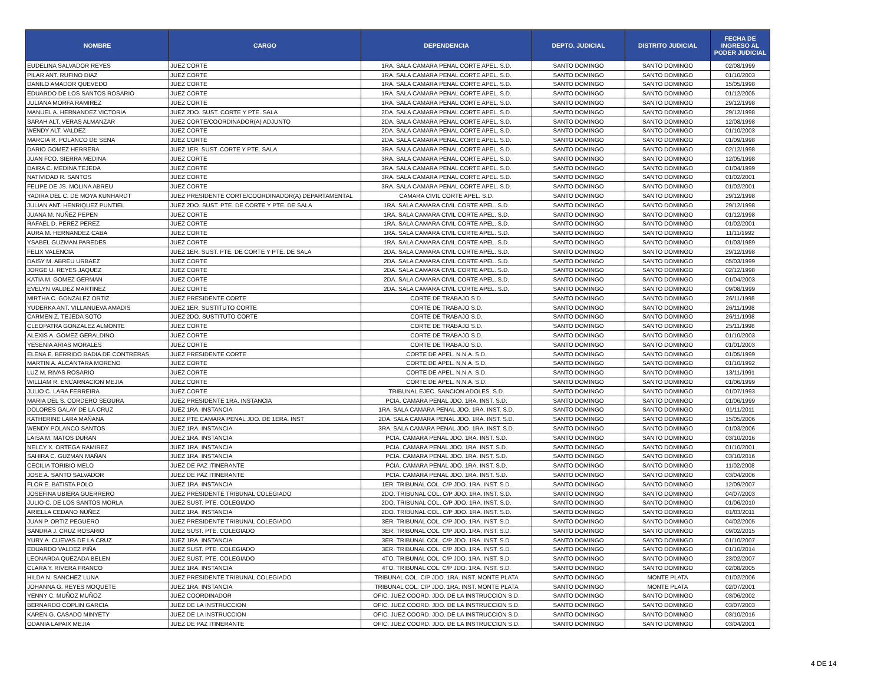| NOMBRE | CARGO | DEPENDENCIA | DEPTO. JUDICIAL | DISTRITO JUDICIAL | FECHA DE INGRESO AL PODER JUDICIAL |
| --- | --- | --- | --- | --- | --- |
| EUDELINA SALVADOR REYES | JUEZ CORTE | 1RA. SALA CAMARA PENAL CORTE APEL. S.D. | SANTO DOMINGO | SANTO DOMINGO | 02/08/1999 |
| PILAR ANT. RUFINO DIAZ | JUEZ CORTE | 1RA. SALA CAMARA PENAL CORTE APEL. S.D. | SANTO DOMINGO | SANTO DOMINGO | 01/10/2003 |
| DANILO AMADOR QUEVEDO | JUEZ CORTE | 1RA. SALA CAMARA PENAL CORTE APEL. S.D. | SANTO DOMINGO | SANTO DOMINGO | 15/05/1998 |
| EDUARDO DE LOS SANTOS ROSARIO | JUEZ CORTE | 1RA. SALA CAMARA PENAL CORTE APEL. S.D. | SANTO DOMINGO | SANTO DOMINGO | 01/12/2005 |
| JULIANA MORFA RAMIREZ | JUEZ CORTE | 1RA. SALA CAMARA PENAL CORTE APEL. S.D. | SANTO DOMINGO | SANTO DOMINGO | 29/12/1998 |
| MANUEL A. HERNANDEZ VICTORIA | JUEZ 2DO. SUST. CORTE Y PTE. SALA | 2DA. SALA CAMARA PENAL CORTE APEL. S.D. | SANTO DOMINGO | SANTO DOMINGO | 29/12/1998 |
| SARAH ALT. VERAS ALMANZAR | JUEZ CORTE/COORDINADOR(A) ADJUNTO | 2DA. SALA CAMARA PENAL CORTE APEL. S.D. | SANTO DOMINGO | SANTO DOMINGO | 12/08/1998 |
| WENDY ALT. VALDEZ | JUEZ CORTE | 2DA. SALA CAMARA PENAL CORTE APEL. S.D. | SANTO DOMINGO | SANTO DOMINGO | 01/10/2003 |
| MARCIA R. POLANCO DE SENA | JUEZ CORTE | 2DA. SALA CAMARA PENAL CORTE APEL. S.D. | SANTO DOMINGO | SANTO DOMINGO | 01/09/1998 |
| DARIO GOMEZ HERRERA | JUEZ 1ER. SUST. CORTE Y PTE. SALA | 3RA. SALA CAMARA PENAL CORTE APEL. S.D. | SANTO DOMINGO | SANTO DOMINGO | 02/12/1998 |
| JUAN FCO. SIERRA MEDINA | JUEZ CORTE | 3RA. SALA CAMARA PENAL CORTE APEL. S.D. | SANTO DOMINGO | SANTO DOMINGO | 12/05/1998 |
| DAIRA C. MEDINA TEJEDA | JUEZ CORTE | 3RA. SALA CAMARA PENAL CORTE APEL. S.D. | SANTO DOMINGO | SANTO DOMINGO | 01/04/1999 |
| NATIVIDAD R. SANTOS | JUEZ CORTE | 3RA. SALA CAMARA PENAL CORTE APEL. S.D. | SANTO DOMINGO | SANTO DOMINGO | 01/02/2001 |
| FELIPE DE JS. MOLINA ABREU | JUEZ CORTE | 3RA. SALA CAMARA PENAL CORTE APEL. S.D. | SANTO DOMINGO | SANTO DOMINGO | 01/02/2001 |
| YADIRA DEL C. DE MOYA KUNHARDT | JUEZ PRESIDENTE CORTE/COORDINADOR(A) DEPARTAMENTAL | CAMARA CIVIL CORTE APEL. S.D. | SANTO DOMINGO | SANTO DOMINGO | 29/12/1998 |
| JULIAN ANT. HENRIQUEZ PUNTIEL | JUEZ 2DO. SUST. PTE. DE CORTE Y PTE. DE SALA | 1RA. SALA CAMARA CIVIL CORTE APEL. S.D. | SANTO DOMINGO | SANTO DOMINGO | 29/12/1998 |
| JUANA M. NUÑEZ PEPEN | JUEZ CORTE | 1RA. SALA CAMARA CIVIL CORTE APEL. S.D. | SANTO DOMINGO | SANTO DOMINGO | 01/12/1998 |
| RAFAEL D. PEREZ PEREZ | JUEZ CORTE | 1RA. SALA CAMARA CIVIL CORTE APEL. S.D. | SANTO DOMINGO | SANTO DOMINGO | 01/02/2001 |
| AURA M. HERNANDEZ CABA | JUEZ CORTE | 1RA. SALA CAMARA CIVIL CORTE APEL. S.D. | SANTO DOMINGO | SANTO DOMINGO | 11/11/1992 |
| YSABEL GUZMAN PAREDES | JUEZ CORTE | 1RA. SALA CAMARA CIVIL CORTE APEL. S.D. | SANTO DOMINGO | SANTO DOMINGO | 01/03/1989 |
| FELIX VALENCIA | JUEZ 1ER. SUST. PTE. DE CORTE Y PTE. DE SALA | 2DA. SALA CAMARA CIVIL CORTE APEL. S.D. | SANTO DOMINGO | SANTO DOMINGO | 29/12/1998 |
| DAISY M. ABREU URBAEZ | JUEZ CORTE | 2DA. SALA CAMARA CIVIL CORTE APEL. S.D. | SANTO DOMINGO | SANTO DOMINGO | 05/03/1999 |
| JORGE U. REYES JAQUEZ | JUEZ CORTE | 2DA. SALA CAMARA CIVIL CORTE APEL. S.D. | SANTO DOMINGO | SANTO DOMINGO | 02/12/1998 |
| KATIA M. GOMEZ GERMAN | JUEZ CORTE | 2DA. SALA CAMARA CIVIL CORTE APEL. S.D. | SANTO DOMINGO | SANTO DOMINGO | 01/04/2003 |
| EVELYN VALDEZ MARTINEZ | JUEZ CORTE | 2DA. SALA CAMARA CIVIL CORTE APEL. S.D. | SANTO DOMINGO | SANTO DOMINGO | 09/08/1999 |
| MIRTHA C. GONZALEZ ORTIZ | JUEZ PRESIDENTE CORTE | CORTE DE TRABAJO S.D. | SANTO DOMINGO | SANTO DOMINGO | 26/11/1998 |
| YUDERKA ANT. VILLANUEVA AMADIS | JUEZ 1ER. SUSTITUTO CORTE | CORTE DE TRABAJO S.D. | SANTO DOMINGO | SANTO DOMINGO | 26/11/1998 |
| CARMEN Z. TEJEDA SOTO | JUEZ 2DO. SUSTITUTO CORTE | CORTE DE TRABAJO S.D. | SANTO DOMINGO | SANTO DOMINGO | 26/11/1998 |
| CLEOPATRA GONZALEZ ALMONTE | JUEZ CORTE | CORTE DE TRABAJO S.D. | SANTO DOMINGO | SANTO DOMINGO | 25/11/1998 |
| ALEXIS A. GOMEZ GERALDINO | JUEZ CORTE | CORTE DE TRABAJO S.D. | SANTO DOMINGO | SANTO DOMINGO | 01/10/2003 |
| YESENIA ARIAS MORALES | JUEZ CORTE | CORTE DE TRABAJO S.D. | SANTO DOMINGO | SANTO DOMINGO | 01/01/2003 |
| ELENA E. BERRIDO BADIA DE CONTRERAS | JUEZ PRESIDENTE CORTE | CORTE DE APEL. N.N.A. S.D. | SANTO DOMINGO | SANTO DOMINGO | 01/05/1999 |
| MARTIN A. ALCANTARA MORENO | JUEZ CORTE | CORTE DE APEL. N.N.A. S.D. | SANTO DOMINGO | SANTO DOMINGO | 01/10/1992 |
| LUZ M. RIVAS ROSARIO | JUEZ CORTE | CORTE DE APEL. N.N.A. S.D. | SANTO DOMINGO | SANTO DOMINGO | 13/11/1991 |
| WILLIAM R. ENCARNACION MEJIA | JUEZ CORTE | CORTE DE APEL. N.N.A. S.D. | SANTO DOMINGO | SANTO DOMINGO | 01/06/1999 |
| JULIO C. LARA FERREIRA | JUEZ CORTE | TRIBUNAL EJEC. SANCION ADOLES. S.D. | SANTO DOMINGO | SANTO DOMINGO | 01/07/1993 |
| MARIA DEL S. CORDERO SEGURA | JUEZ PRESIDENTE 1RA. INSTANCIA | PCIA. CAMARA PENAL JDO. 1RA. INST. S.D. | SANTO DOMINGO | SANTO DOMINGO | 01/06/1999 |
| DOLORES GALAY DE LA CRUZ | JUEZ 1RA. INSTANCIA | 1RA. SALA CAMARA PENAL JDO. 1RA. INST. S.D. | SANTO DOMINGO | SANTO DOMINGO | 01/11/2011 |
| KATHERINE LARA MAÑANA | JUEZ PTE.CAMARA PENAL JDO. DE 1ERA. INST | 2DA. SALA CAMARA PENAL JDO. 1RA. INST. S.D. | SANTO DOMINGO | SANTO DOMINGO | 15/05/2006 |
| WENDY POLANCO SANTOS | JUEZ 1RA. INSTANCIA | 3RA. SALA CAMARA PENAL JDO. 1RA. INST. S.D. | SANTO DOMINGO | SANTO DOMINGO | 01/03/2006 |
| LAISA M. MATOS DURAN | JUEZ 1RA. INSTANCIA | PCIA. CAMARA PENAL JDO. 1RA. INST. S.D. | SANTO DOMINGO | SANTO DOMINGO | 03/10/2016 |
| NELCY X. ORTEGA RAMIREZ | JUEZ 1RA. INSTANCIA | PCIA. CAMARA PENAL JDO. 1RA. INST. S.D. | SANTO DOMINGO | SANTO DOMINGO | 01/10/2001 |
| SAHIRA C. GUZMAN MAÑAN | JUEZ 1RA. INSTANCIA | PCIA. CAMARA PENAL JDO. 1RA. INST. S.D. | SANTO DOMINGO | SANTO DOMINGO | 03/10/2016 |
| CECILIA TORIBIO MELO | JUEZ DE PAZ ITINERANTE | PCIA. CAMARA PENAL JDO. 1RA. INST. S.D. | SANTO DOMINGO | SANTO DOMINGO | 11/02/2008 |
| JOSE A. SANTO SALVADOR | JUEZ DE PAZ ITINERANTE | PCIA. CAMARA PENAL JDO. 1RA. INST. S.D. | SANTO DOMINGO | SANTO DOMINGO | 03/04/2006 |
| FLOR E. BATISTA POLO | JUEZ 1RA. INSTANCIA | 1ER. TRIBUNAL COL. C/P JDO. 1RA. INST. S.D. | SANTO DOMINGO | SANTO DOMINGO | 12/09/2007 |
| JOSEFINA UBIERA GUERRERO | JUEZ PRESIDENTE TRIBUNAL COLEGIADO | 2DO. TRIBUNAL COL. C/P JDO. 1RA. INST. S.D. | SANTO DOMINGO | SANTO DOMINGO | 04/07/2003 |
| JULIO C. DE LOS SANTOS MORLA | JUEZ SUST. PTE. COLEGIADO | 2DO. TRIBUNAL COL. C/P JDO. 1RA. INST. S.D. | SANTO DOMINGO | SANTO DOMINGO | 01/06/2010 |
| ARIELLA CEDANO NUÑEZ | JUEZ 1RA. INSTANCIA | 2DO. TRIBUNAL COL. C/P JDO. 1RA. INST. S.D. | SANTO DOMINGO | SANTO DOMINGO | 01/03/2011 |
| JUAN P. ORTIZ PEGUERO | JUEZ PRESIDENTE TRIBUNAL COLEGIADO | 3ER. TRIBUNAL COL. C/P JDO. 1RA. INST. S.D. | SANTO DOMINGO | SANTO DOMINGO | 04/02/2005 |
| SANDRA J. CRUZ ROSARIO | JUEZ SUST. PTE. COLEGIADO | 3ER. TRIBUNAL COL. C/P JDO. 1RA. INST. S.D. | SANTO DOMINGO | SANTO DOMINGO | 09/02/2015 |
| YURY A. CUEVAS DE LA CRUZ | JUEZ 1RA. INSTANCIA | 3ER. TRIBUNAL COL. C/P JDO. 1RA. INST. S.D. | SANTO DOMINGO | SANTO DOMINGO | 01/10/2007 |
| EDUARDO VALDEZ PIÑA | JUEZ SUST. PTE. COLEGIADO | 3ER. TRIBUNAL COL. C/P JDO. 1RA. INST. S.D. | SANTO DOMINGO | SANTO DOMINGO | 01/10/2014 |
| LEONARDA QUEZADA BELEN | JUEZ SUST. PTE. COLEGIADO | 4TO. TRIBUNAL COL. C/P JDO. 1RA. INST. S.D. | SANTO DOMINGO | SANTO DOMINGO | 23/02/2007 |
| CLARA Y. RIVERA FRANCO | JUEZ 1RA. INSTANCIA | 4TO. TRIBUNAL COL. C/P JDO. 1RA. INST. S.D. | SANTO DOMINGO | SANTO DOMINGO | 02/08/2005 |
| HILDA N. SANCHEZ LUNA | JUEZ PRESIDENTE TRIBUNAL COLEGIADO | TRIBUNAL COL. C/P JDO. 1RA. INST. MONTE PLATA | SANTO DOMINGO | MONTE PLATA | 01/02/2006 |
| JOHANNA G. REYES MOQUETE | JUEZ 1RA. INSTANCIA | TRIBUNAL COL. C/P JDO. 1RA. INST. MONTE PLATA | SANTO DOMINGO | MONTE PLATA | 02/07/2001 |
| YENNY C. MUÑOZ MUÑOZ | JUEZ COORDINADOR | OFIC. JUEZ COORD. JDO. DE LA INSTRUCCION S.D. | SANTO DOMINGO | SANTO DOMINGO | 03/06/2002 |
| BERNARDO COPLIN GARCIA | JUEZ DE LA INSTRUCCION | OFIC. JUEZ COORD. JDO. DE LA INSTRUCCION S.D. | SANTO DOMINGO | SANTO DOMINGO | 03/07/2003 |
| KAREN G. CASADO MINYETY | JUEZ DE LA INSTRUCCION | OFIC. JUEZ COORD. JDO. DE LA INSTRUCCION S.D. | SANTO DOMINGO | SANTO DOMINGO | 03/10/2016 |
| ODANIA LAPAIX MEJIA | JUEZ DE PAZ ITINERANTE | OFIC. JUEZ COORD. JDO. DE LA INSTRUCCION S.D. | SANTO DOMINGO | SANTO DOMINGO | 03/04/2001 |
4 DE 14